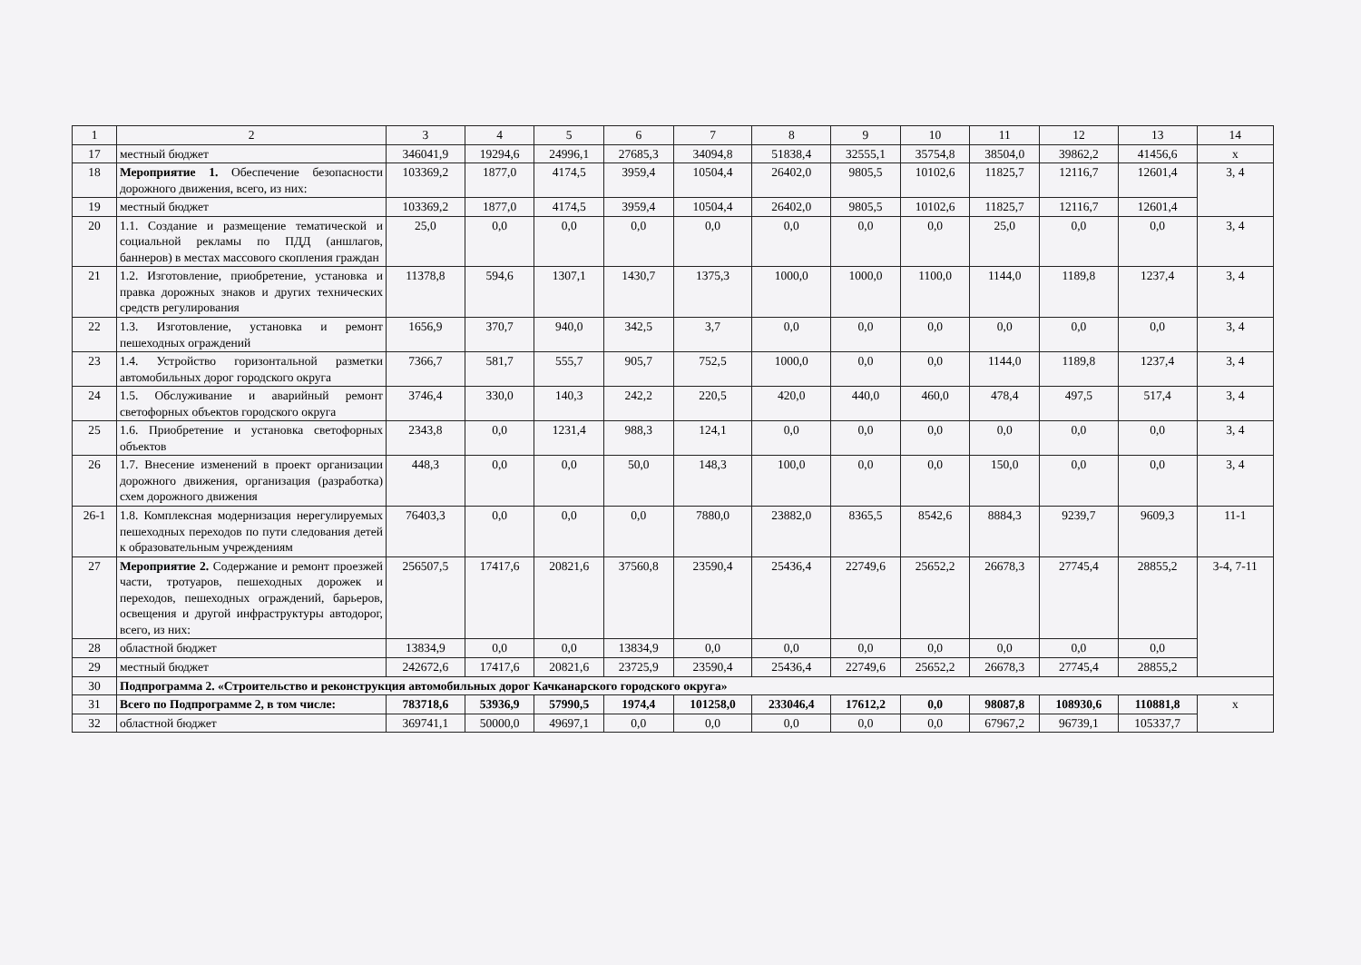| 1 | 2 | 3 | 4 | 5 | 6 | 7 | 8 | 9 | 10 | 11 | 12 | 13 | 14 |
| 17 | местный бюджет | 346041,9 | 19294,6 | 24996,1 | 27685,3 | 34094,8 | 51838,4 | 32555,1 | 35754,8 | 38504,0 | 39862,2 | 41456,6 | х |
| 18 | Мероприятие 1. Обеспечение безопасности дорожного движения, всего, из них: | 103369,2 | 1877,0 | 4174,5 | 3959,4 | 10504,4 | 26402,0 | 9805,5 | 10102,6 | 11825,7 | 12116,7 | 12601,4 | 3, 4 |
| 19 | местный бюджет | 103369,2 | 1877,0 | 4174,5 | 3959,4 | 10504,4 | 26402,0 | 9805,5 | 10102,6 | 11825,7 | 12116,7 | 12601,4 | |
| 20 | 1.1. Создание и размещение тематической и социальной рекламы по ПДД (аншлагов, баннеров) в местах массового скопления граждан | 25,0 | 0,0 | 0,0 | 0,0 | 0,0 | 0,0 | 0,0 | 0,0 | 25,0 | 0,0 | 0,0 | 3, 4 |
| 21 | 1.2. Изготовление, приобретение, установка и правка дорожных знаков и других технических средств регулирования | 11378,8 | 594,6 | 1307,1 | 1430,7 | 1375,3 | 1000,0 | 1000,0 | 1100,0 | 1144,0 | 1189,8 | 1237,4 | 3, 4 |
| 22 | 1.3. Изготовление, установка и ремонт пешеходных ограждений | 1656,9 | 370,7 | 940,0 | 342,5 | 3,7 | 0,0 | 0,0 | 0,0 | 0,0 | 0,0 | 0,0 | 3, 4 |
| 23 | 1.4. Устройство горизонтальной разметки автомобильных дорог городского округа | 7366,7 | 581,7 | 555,7 | 905,7 | 752,5 | 1000,0 | 0,0 | 0,0 | 1144,0 | 1189,8 | 1237,4 | 3, 4 |
| 24 | 1.5. Обслуживание и аварийный ремонт светофорных объектов городского округа | 3746,4 | 330,0 | 140,3 | 242,2 | 220,5 | 420,0 | 440,0 | 460,0 | 478,4 | 497,5 | 517,4 | 3, 4 |
| 25 | 1.6. Приобретение и установка светофорных объектов | 2343,8 | 0,0 | 1231,4 | 988,3 | 124,1 | 0,0 | 0,0 | 0,0 | 0,0 | 0,0 | 0,0 | 3, 4 |
| 26 | 1.7. Внесение изменений в проект организации дорожного движения, организация (разработка) схем дорожного движения | 448,3 | 0,0 | 0,0 | 50,0 | 148,3 | 100,0 | 0,0 | 0,0 | 150,0 | 0,0 | 0,0 | 3, 4 |
| 26-1 | 1.8. Комплексная модернизация нерегулируемых пешеходных переходов по пути следования детей к образовательным учреждениям | 76403,3 | 0,0 | 0,0 | 0,0 | 7880,0 | 23882,0 | 8365,5 | 8542,6 | 8884,3 | 9239,7 | 9609,3 | 11-1 |
| 27 | Мероприятие 2. Содержание и ремонт проезжей части, тротуаров, пешеходных дорожек и переходов, пешеходных ограждений, барьеров, освещения и другой инфраструктуры автодорог, всего, из них: | 256507,5 | 17417,6 | 20821,6 | 37560,8 | 23590,4 | 25436,4 | 22749,6 | 25652,2 | 26678,3 | 27745,4 | 28855,2 | 3-4, 7-11 |
| 28 | областной бюджет | 13834,9 | 0,0 | 0,0 | 13834,9 | 0,0 | 0,0 | 0,0 | 0,0 | 0,0 | 0,0 | 0,0 | |
| 29 | местный бюджет | 242672,6 | 17417,6 | 20821,6 | 23725,9 | 23590,4 | 25436,4 | 22749,6 | 25652,2 | 26678,3 | 27745,4 | 28855,2 | |
| 30 | Подпрограмма 2. «Строительство и реконструкция автомобильных дорог Качканарского городского округа» | | | | | | | | | | | | |
| 31 | Всего по Подпрограмме 2, в том числе: | 783718,6 | 53936,9 | 57990,5 | 1974,4 | 101258,0 | 233046,4 | 17612,2 | 0,0 | 98087,8 | 108930,6 | 110881,8 | х |
| 32 | областной бюджет | 369741,1 | 50000,0 | 49697,1 | 0,0 | 0,0 | 0,0 | 0,0 | 0,0 | 67967,2 | 96739,1 | 105337,7 | |